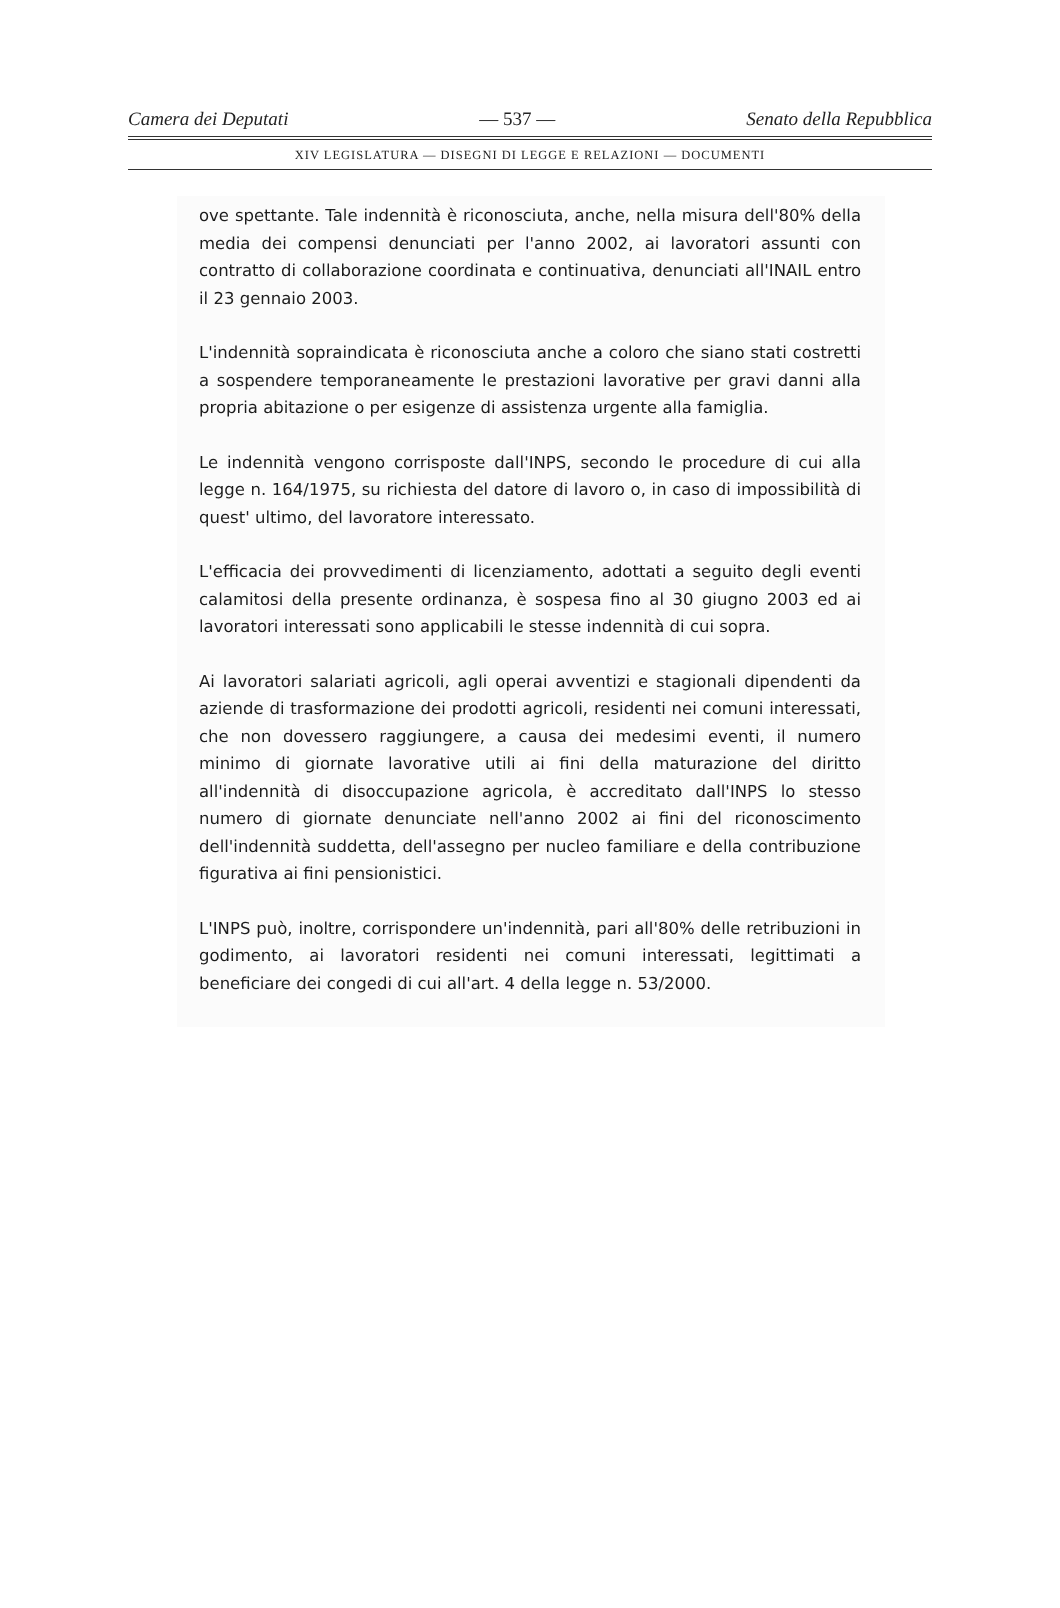Camera dei Deputati — 537 — Senato della Repubblica
XIV LEGISLATURA — DISEGNI DI LEGGE E RELAZIONI — DOCUMENTI
ove spettante. Tale indennità è riconosciuta, anche, nella misura dell'80% della media dei compensi denunciati per l'anno 2002, ai lavoratori assunti con contratto di collaborazione coordinata e continuativa, denunciati all'INAIL entro il 23 gennaio 2003.
L'indennità sopraindicata è riconosciuta anche a coloro che siano stati costretti a sospendere temporaneamente le prestazioni lavorative per gravi danni alla propria abitazione o per esigenze di assistenza urgente alla famiglia.
Le indennità vengono corrisposte dall'INPS, secondo le procedure di cui alla legge n. 164/1975, su richiesta del datore di lavoro o, in caso di impossibilità di quest' ultimo, del lavoratore interessato.
L'efficacia dei provvedimenti di licenziamento, adottati a seguito degli eventi calamitosi della presente ordinanza, è sospesa fino al 30 giugno 2003 ed ai lavoratori interessati sono applicabili le stesse indennità di cui sopra.
Ai lavoratori salariati agricoli, agli operai avventizi e stagionali dipendenti da aziende di trasformazione dei prodotti agricoli, residenti nei comuni interessati, che non dovessero raggiungere, a causa dei medesimi eventi, il numero minimo di giornate lavorative utili ai fini della maturazione del diritto all'indennità di disoccupazione agricola, è accreditato dall'INPS lo stesso numero di giornate denunciate nell'anno 2002 ai fini del riconoscimento dell'indennità suddetta, dell'assegno per nucleo familiare e della contribuzione figurativa ai fini pensionistici.
L'INPS può, inoltre, corrispondere un'indennità, pari all'80% delle retribuzioni in godimento, ai lavoratori residenti nei comuni interessati, legittimati a beneficiare dei congedi di cui all'art. 4 della legge n. 53/2000.